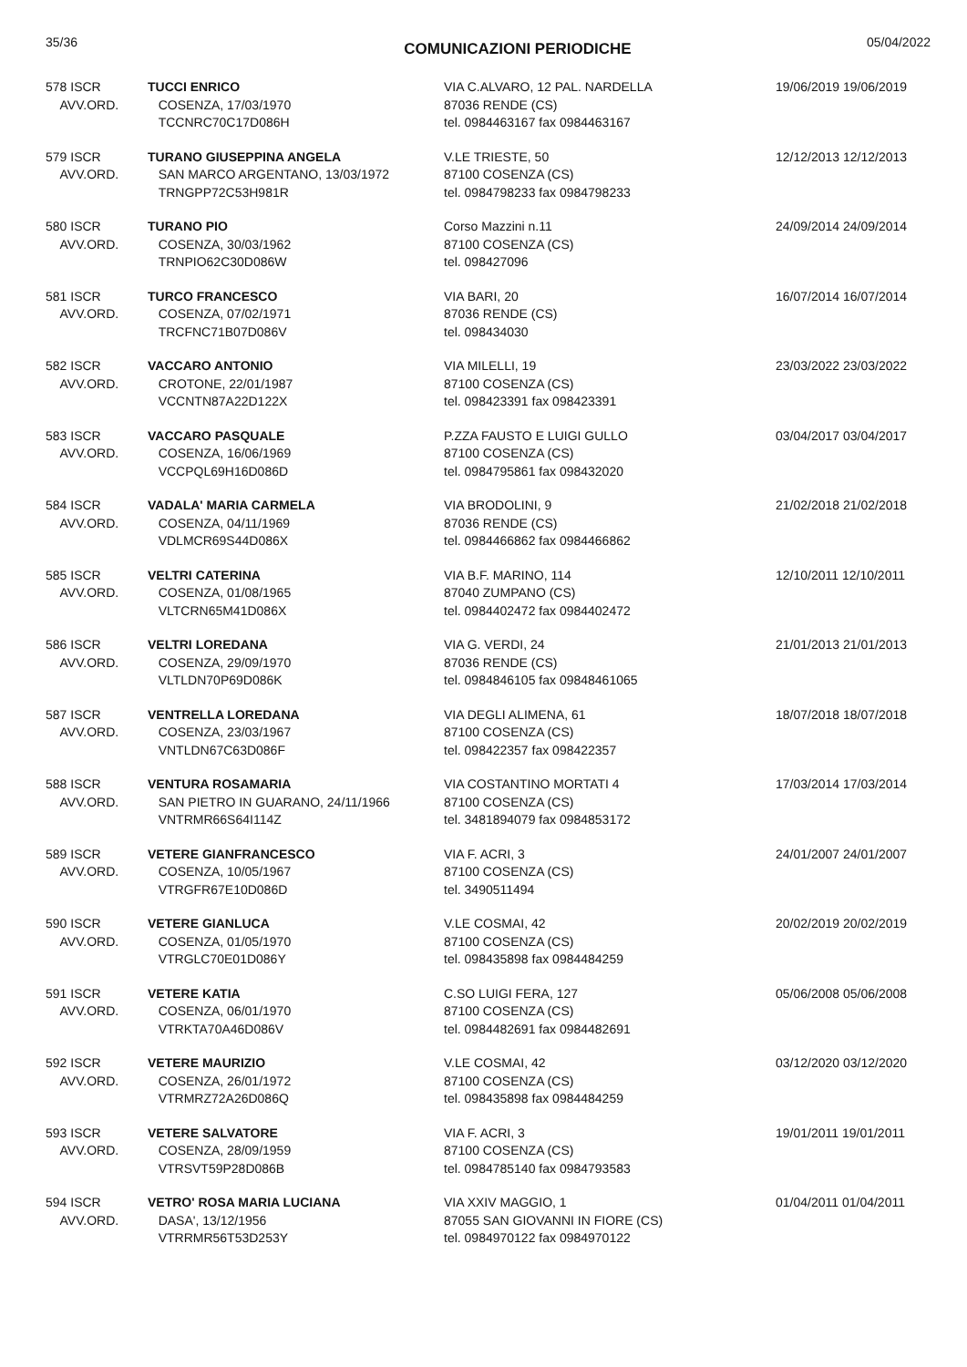35/36 COMUNICAZIONI PERIODICHE 05/04/2022
| 578 ISCR AVV.ORD. | TUCCI ENRICO COSENZA, 17/03/1970 TCCNRC70C17D086H | VIA C.ALVARO, 12 PAL. NARDELLA 87036 RENDE (CS) tel. 0984463167 fax 0984463167 | 19/06/2019 19/06/2019 |
| 579 ISCR AVV.ORD. | TURANO GIUSEPPINA ANGELA SAN MARCO ARGENTANO, 13/03/1972 TRNGPP72C53H981R | V.LE TRIESTE, 50 87100 COSENZA (CS) tel. 0984798233 fax 0984798233 | 12/12/2013 12/12/2013 |
| 580 ISCR AVV.ORD. | TURANO PIO COSENZA, 30/03/1962 TRNPIO62C30D086W | Corso Mazzini n.11 87100 COSENZA (CS) tel. 098427096 | 24/09/2014 24/09/2014 |
| 581 ISCR AVV.ORD. | TURCO FRANCESCO COSENZA, 07/02/1971 TRCFNC71B07D086V | VIA BARI, 20 87036 RENDE (CS) tel. 098434030 | 16/07/2014 16/07/2014 |
| 582 ISCR AVV.ORD. | VACCARO ANTONIO CROTONE, 22/01/1987 VCCNTN87A22D122X | VIA MILELLI, 19 87100 COSENZA (CS) tel. 098423391 fax 098423391 | 23/03/2022 23/03/2022 |
| 583 ISCR AVV.ORD. | VACCARO PASQUALE COSENZA, 16/06/1969 VCCPQL69H16D086D | P.ZZA FAUSTO E LUIGI GULLO 87100 COSENZA (CS) tel. 0984795861 fax 098432020 | 03/04/2017 03/04/2017 |
| 584 ISCR AVV.ORD. | VADALA' MARIA CARMELA COSENZA, 04/11/1969 VDLMCR69S44D086X | VIA BRODOLINI, 9 87036 RENDE (CS) tel. 0984466862 fax 0984466862 | 21/02/2018 21/02/2018 |
| 585 ISCR AVV.ORD. | VELTRI CATERINA COSENZA, 01/08/1965 VLTCRN65M41D086X | VIA B.F. MARINO, 114 87040 ZUMPANO (CS) tel. 0984402472 fax 0984402472 | 12/10/2011 12/10/2011 |
| 586 ISCR AVV.ORD. | VELTRI LOREDANA COSENZA, 29/09/1970 VLTLDN70P69D086K | VIA G. VERDI, 24 87036 RENDE (CS) tel. 0984846105 fax 09848461065 | 21/01/2013 21/01/2013 |
| 587 ISCR AVV.ORD. | VENTRELLA LOREDANA COSENZA, 23/03/1967 VNTLDN67C63D086F | VIA DEGLI ALIMENA, 61 87100 COSENZA (CS) tel. 098422357 fax 098422357 | 18/07/2018 18/07/2018 |
| 588 ISCR AVV.ORD. | VENTURA ROSAMARIA SAN PIETRO IN GUARANO, 24/11/1966 VNTRMR66S64I114Z | VIA COSTANTINO MORTATI 4 87100 COSENZA (CS) tel. 3481894079 fax 0984853172 | 17/03/2014 17/03/2014 |
| 589 ISCR AVV.ORD. | VETERE GIANFRANCESCO COSENZA, 10/05/1967 VTRGFR67E10D086D | VIA F. ACRI, 3 87100 COSENZA (CS) tel. 3490511494 | 24/01/2007 24/01/2007 |
| 590 ISCR AVV.ORD. | VETERE GIANLUCA COSENZA, 01/05/1970 VTRGLC70E01D086Y | V.LE COSMAI, 42 87100 COSENZA (CS) tel. 098435898 fax 0984484259 | 20/02/2019 20/02/2019 |
| 591 ISCR AVV.ORD. | VETERE KATIA COSENZA, 06/01/1970 VTRKTA70A46D086V | C.SO LUIGI FERA, 127 87100 COSENZA (CS) tel. 0984482691 fax 0984482691 | 05/06/2008 05/06/2008 |
| 592 ISCR AVV.ORD. | VETERE MAURIZIO COSENZA, 26/01/1972 VTRMRZ72A26D086Q | V.LE COSMAI, 42 87100 COSENZA (CS) tel. 098435898 fax 0984484259 | 03/12/2020 03/12/2020 |
| 593 ISCR AVV.ORD. | VETERE SALVATORE COSENZA, 28/09/1959 VTRSVT59P28D086B | VIA F. ACRI, 3 87100 COSENZA (CS) tel. 0984785140 fax 0984793583 | 19/01/2011 19/01/2011 |
| 594 ISCR AVV.ORD. | VETRO' ROSA MARIA LUCIANA DASA', 13/12/1956 VTRRMR56T53D253Y | VIA XXIV MAGGIO, 1 87055 SAN GIOVANNI IN FIORE (CS) tel. 0984970122 fax 0984970122 | 01/04/2011 01/04/2011 |